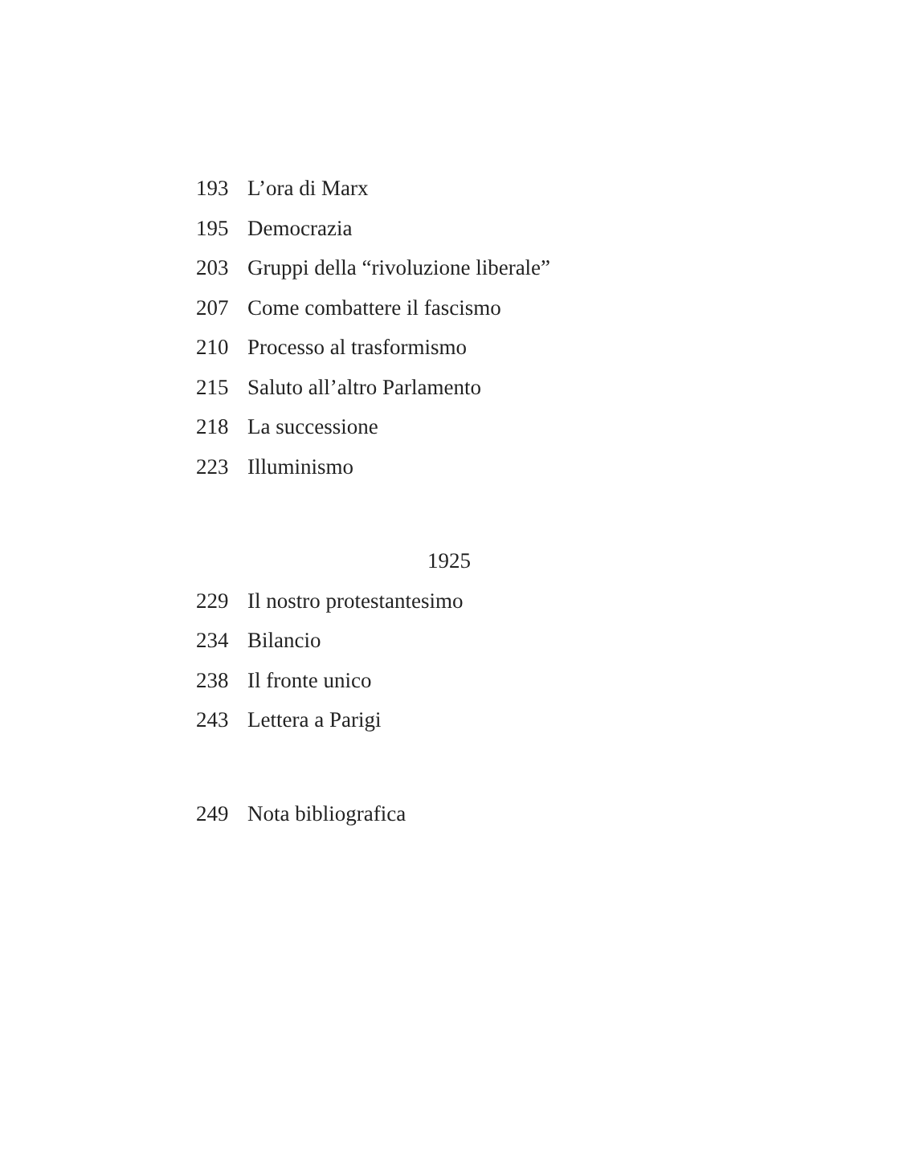193 L’ora di Marx
195 Democrazia
203 Gruppi della “rivoluzione liberale”
207 Come combattere il fascismo
210 Processo al trasformismo
215 Saluto all’altro Parlamento
218 La successione
223 Illuminismo
1925
229 Il nostro protestantesimo
234 Bilancio
238 Il fronte unico
243 Lettera a Parigi
249 Nota bibliografica